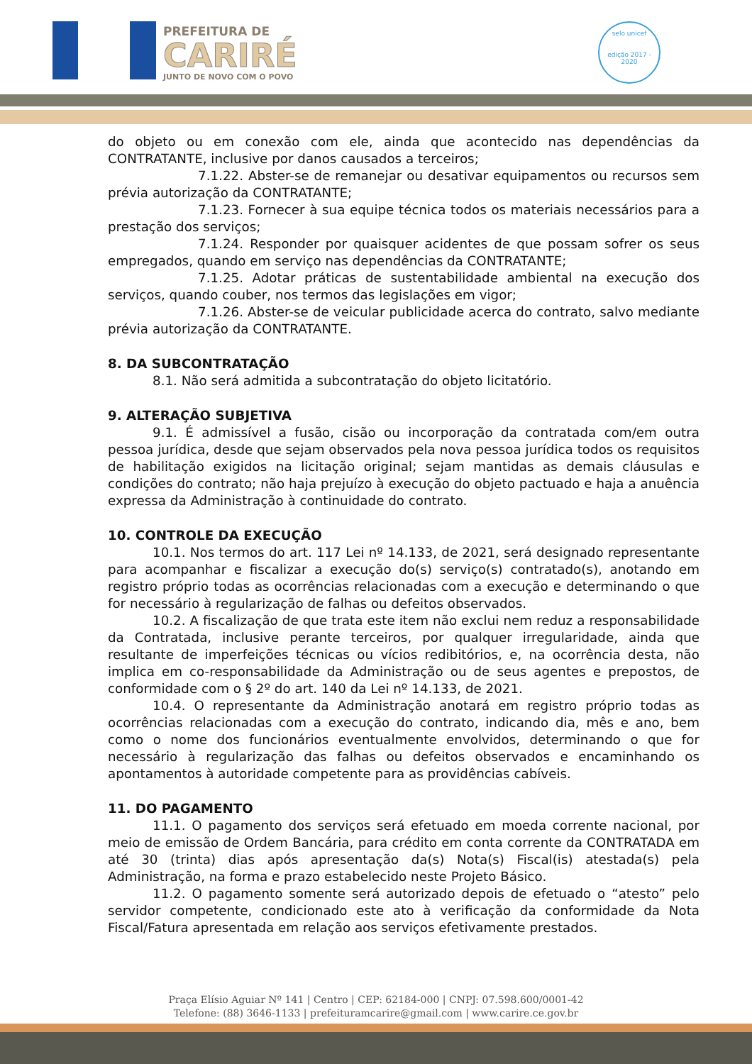PREFEITURA DE
CARIRÉ
JUNTO DE NOVO COM O POVO
selo unicef
edição 2017 - 2020
do objeto ou em conexão com ele, ainda que acontecido nas dependências da CONTRATANTE, inclusive por danos causados a terceiros;
7.1.22. Abster-se de remanejar ou desativar equipamentos ou recursos sem prévia autorização da CONTRATANTE;
7.1.23. Fornecer à sua equipe técnica todos os materiais necessários para a prestação dos serviços;
7.1.24. Responder por quaisquer acidentes de que possam sofrer os seus empregados, quando em serviço nas dependências da CONTRATANTE;
7.1.25. Adotar práticas de sustentabilidade ambiental na execução dos serviços, quando couber, nos termos das legislações em vigor;
7.1.26. Abster-se de veicular publicidade acerca do contrato, salvo mediante prévia autorização da CONTRATANTE.
8. DA SUBCONTRATAÇÃO
8.1. Não será admitida a subcontratação do objeto licitatório.
9. ALTERAÇÃO SUBJETIVA
9.1. É admissível a fusão, cisão ou incorporação da contratada com/em outra pessoa jurídica, desde que sejam observados pela nova pessoa jurídica todos os requisitos de habilitação exigidos na licitação original; sejam mantidas as demais cláusulas e condições do contrato; não haja prejuízo à execução do objeto pactuado e haja a anuência expressa da Administração à continuidade do contrato.
10. CONTROLE DA EXECUÇÃO
10.1. Nos termos do art. 117 Lei nº 14.133, de 2021, será designado representante para acompanhar e fiscalizar a execução do(s) serviço(s) contratado(s), anotando em registro próprio todas as ocorrências relacionadas com a execução e determinando o que for necessário à regularização de falhas ou defeitos observados.
10.2. A fiscalização de que trata este item não exclui nem reduz a responsabilidade da Contratada, inclusive perante terceiros, por qualquer irregularidade, ainda que resultante de imperfeições técnicas ou vícios redibitórios, e, na ocorrência desta, não implica em co-responsabilidade da Administração ou de seus agentes e prepostos, de conformidade com o § 2º do art. 140 da Lei nº 14.133, de 2021.
10.4. O representante da Administração anotará em registro próprio todas as ocorrências relacionadas com a execução do contrato, indicando dia, mês e ano, bem como o nome dos funcionários eventualmente envolvidos, determinando o que for necessário à regularização das falhas ou defeitos observados e encaminhando os apontamentos à autoridade competente para as providências cabíveis.
11. DO PAGAMENTO
11.1. O pagamento dos serviços será efetuado em moeda corrente nacional, por meio de emissão de Ordem Bancária, para crédito em conta corrente da CONTRATADA em até 30 (trinta) dias após apresentação da(s) Nota(s) Fiscal(is) atestada(s) pela Administração, na forma e prazo estabelecido neste Projeto Básico.
11.2. O pagamento somente será autorizado depois de efetuado o “atesto” pelo servidor competente, condicionado este ato à verificação da conformidade da Nota Fiscal/Fatura apresentada em relação aos serviços efetivamente prestados.
Praça Elísio Aguiar Nº 141 | Centro | CEP: 62184-000 | CNPJ: 07.598.600/0001-42
Telefone: (88) 3646-1133 | prefeituramcarire@gmail.com | www.carire.ce.gov.br